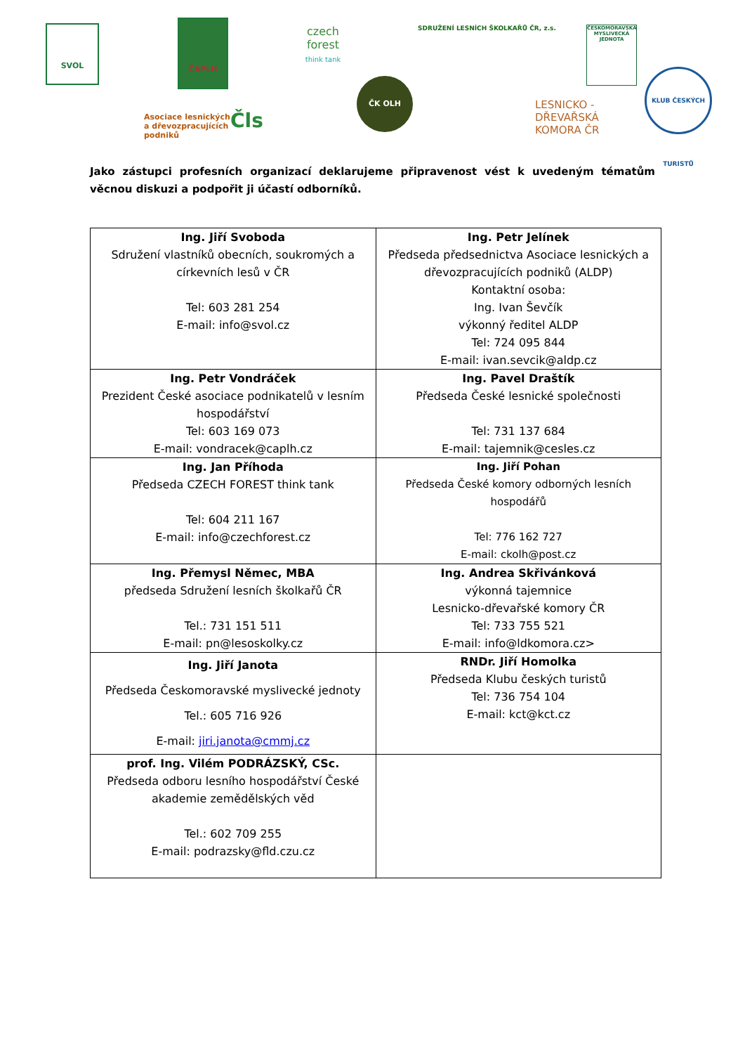SVOL
ČAPLH
czech forest
think tank
Asociace lesnických
a dřevozpracujících
podniků
Čls
ČK OLH
SDRUŽENÍ LESNÍCH ŠKOLKAŘŮ ČR, z.s.
LESNICKO -
DŘEVAŘSKÁ
KOMORA ČR
ČESKOMORAVSKÁ MYSLIVECKÁ JEDNOTA
KLUB ČESKÝCH TURISTŮ
Jako zástupci profesních organizací deklarujeme připravenost vést k uvedeným tématům věcnou diskuzi a podpořit ji účastí odborníků.
| Ing. Jiří Svoboda Sdružení vlastníků obecních, soukromých a církevních lesů v ČR Tel: 603 281 254 E-mail: info@svol.cz | Ing. Petr Jelínek Předseda předsednictva Asociace lesnických a dřevozpracujících podniků (ALDP) Kontaktní osoba: Ing. Ivan Ševčík výkonný ředitel ALDP Tel: 724 095 844 E-mail: ivan.sevcik@aldp.cz |
| Ing. Petr Vondráček Prezident České asociace podnikatelů v lesním hospodářství Tel: 603 169 073 E-mail: vondracek@caplh.cz | Ing. Pavel Draštík Předseda České lesnické společnosti Tel: 731 137 684 E-mail: tajemnik@cesles.cz |
| Ing. Jan Příhoda Předseda CZECH FOREST think tank Tel: 604 211 167 E-mail: info@czechforest.cz | Ing. Jiří Pohan Předseda České komory odborných lesních hospodářů Tel: 776 162 727 E-mail: ckolh@post.cz |
| Ing. Přemysl Němec, MBA předseda Sdružení lesních školkařů ČR Tel.: 731 151 511 E-mail: pn@lesoskolky.cz | Ing. Andrea Skřivánková výkonná tajemnice Lesnicko-dřevařské komory ČR Tel: 733 755 521 E-mail: info@ldkomora.cz> |
| Ing. Jiří Janota Předseda Českomoravské myslivecké jednoty Tel.: 605 716 926 E-mail: jiri.janota@cmmj.cz | RNDr. Jiří Homolka Předseda Klubu českých turistů Tel: 736 754 104 E-mail: kct@kct.cz |
| prof. Ing. Vilém PODRÁZSKÝ, CSc. Předseda odboru lesního hospodářství České akademie zemědělských věd Tel.: 602 709 255 E-mail: podrazsky@fld.czu.cz | |